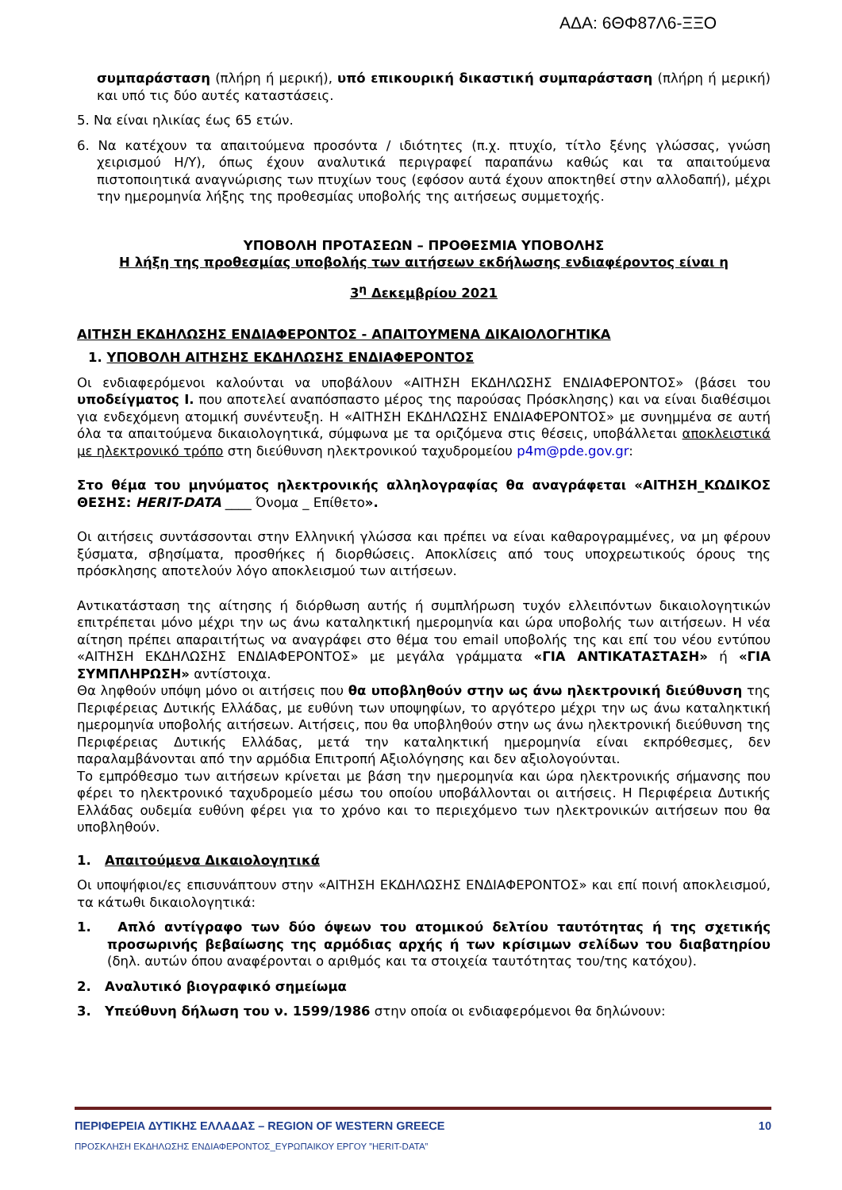ΑΔΑ: 6ΘΦ87Λ6-ΞΞΟ
συμπαράσταση (πλήρη ή μερική), υπό επικουρική δικαστική συμπαράσταση (πλήρη ή μερική) και υπό τις δύο αυτές καταστάσεις.
5. Να είναι ηλικίας έως 65 ετών.
6. Να κατέχουν τα απαιτούμενα προσόντα / ιδιότητες (π.χ. πτυχίο, τίτλο ξένης γλώσσας, γνώση χειρισμού Η/Υ), όπως έχουν αναλυτικά περιγραφεί παραπάνω καθώς και τα απαιτούμενα πιστοποιητικά αναγνώρισης των πτυχίων τους (εφόσον αυτά έχουν αποκτηθεί στην αλλοδαπή), μέχρι την ημερομηνία λήξης της προθεσμίας υποβολής της αιτήσεως συμμετοχής.
ΥΠΟΒΟΛΗ ΠΡΟΤΑΣΕΩΝ – ΠΡΟΘΕΣΜΙΑ ΥΠΟΒΟΛΗΣ
Η λήξη της προθεσμίας υποβολής των αιτήσεων εκδήλωσης ενδιαφέροντος είναι η
3<sup>η</sup> Δεκεμβρίου 2021
ΑΙΤΗΣΗ ΕΚΔΗΛΩΣΗΣ ΕΝΔΙΑΦΕΡΟΝΤΟΣ - ΑΠΑΙΤΟΥΜΕΝΑ ΔΙΚΑΙΟΛΟΓΗΤΙΚΑ
1. ΥΠΟΒΟΛΗ ΑΙΤΗΣΗΣ ΕΚΔΗΛΩΣΗΣ ΕΝΔΙΑΦΕΡΟΝΤΟΣ
Οι ενδιαφερόμενοι καλούνται να υποβάλουν «ΑΙΤΗΣΗ ΕΚΔΗΛΩΣΗΣ ΕΝΔΙΑΦΕΡΟΝΤΟΣ» (βάσει του υποδείγματος Ι. που αποτελεί αναπόσπαστο μέρος της παρούσας Πρόσκλησης) και να είναι διαθέσιμοι για ενδεχόμενη ατομική συνέντευξη. Η «ΑΙΤΗΣΗ ΕΚΔΗΛΩΣΗΣ ΕΝΔΙΑΦΕΡΟΝΤΟΣ» με συνημμένα σε αυτή όλα τα απαιτούμενα δικαιολογητικά, σύμφωνα με τα οριζόμενα στις θέσεις, υποβάλλεται αποκλειστικά με ηλεκτρονικό τρόπο στη διεύθυνση ηλεκτρονικού ταχυδρομείου p4m@pde.gov.gr:
Στο θέμα του μηνύματος ηλεκτρονικής αλληλογραφίας θα αναγράφεται «ΑΙΤΗΣΗ_ΚΩΔΙΚΟΣ ΘΕΣΗΣ: HERIT-DATA ____ Όνομα _ Επίθετο».
Οι αιτήσεις συντάσσονται στην Ελληνική γλώσσα και πρέπει να είναι καθαρογραμμένες, να μη φέρουν ξύσματα, σβησίματα, προσθήκες ή διορθώσεις. Αποκλίσεις από τους υποχρεωτικούς όρους της πρόσκλησης αποτελούν λόγο αποκλεισμού των αιτήσεων.
Αντικατάσταση της αίτησης ή διόρθωση αυτής ή συμπλήρωση τυχόν ελλειπόντων δικαιολογητικών επιτρέπεται μόνο μέχρι την ως άνω καταληκτική ημερομηνία και ώρα υποβολής των αιτήσεων. Η νέα αίτηση πρέπει απαραιτήτως να αναγράφει στο θέμα του email υποβολής της και επί του νέου εντύπου «ΑΙΤΗΣΗ ΕΚΔΗΛΩΣΗΣ ΕΝΔΙΑΦΕΡΟΝΤΟΣ» με μεγάλα γράμματα «ΓΙΑ ΑΝΤΙΚΑΤΑΣΤΑΣΗ» ή «ΓΙΑ ΣΥΜΠΛΗΡΩΣΗ» αντίστοιχα.
Θα ληφθούν υπόψη μόνο οι αιτήσεις που θα υποβληθούν στην ως άνω ηλεκτρονική διεύθυνση της Περιφέρειας Δυτικής Ελλάδας, με ευθύνη των υποψηφίων, το αργότερο μέχρι την ως άνω καταληκτική ημερομηνία υποβολής αιτήσεων. Αιτήσεις, που θα υποβληθούν στην ως άνω ηλεκτρονική διεύθυνση της Περιφέρειας Δυτικής Ελλάδας, μετά την καταληκτική ημερομηνία είναι εκπρόθεσμες, δεν παραλαμβάνονται από την αρμόδια Επιτροπή Αξιολόγησης και δεν αξιολογούνται.
Το εμπρόθεσμο των αιτήσεων κρίνεται με βάση την ημερομηνία και ώρα ηλεκτρονικής σήμανσης που φέρει το ηλεκτρονικό ταχυδρομείο μέσω του οποίου υποβάλλονται οι αιτήσεις. Η Περιφέρεια Δυτικής Ελλάδας ουδεμία ευθύνη φέρει για το χρόνο και το περιεχόμενο των ηλεκτρονικών αιτήσεων που θα υποβληθούν.
1. Απαιτούμενα Δικαιολογητικά
Οι υποψήφιοι/ες επισυνάπτουν στην «ΑΙΤΗΣΗ ΕΚΔΗΛΩΣΗΣ ΕΝΔΙΑΦΕΡΟΝΤΟΣ» και επί ποινή αποκλεισμού, τα κάτωθι δικαιολογητικά:
1. Απλό αντίγραφο των δύο όψεων του ατομικού δελτίου ταυτότητας ή της σχετικής προσωρινής βεβαίωσης της αρμόδιας αρχής ή των κρίσιμων σελίδων του διαβατηρίου (δηλ. αυτών όπου αναφέρονται ο αριθμός και τα στοιχεία ταυτότητας του/της κατόχου).
2. Αναλυτικό βιογραφικό σημείωμα
3. Υπεύθυνη δήλωση του ν. 1599/1986 στην οποία οι ενδιαφερόμενοι θα δηλώνουν:
ΠΕΡΙΦΕΡΕΙΑ ΔΥΤΙΚΗΣ ΕΛΛΑΔΑΣ – REGION OF WESTERN GREECE 10
ΠΡΟΣΚΛΗΣΗ ΕΚΔΗΛΩΣΗΣ ΕΝΔΙΑΦΕΡΟΝΤΟΣ_ΕΥΡΩΠΑΙΚΟΥ ΕΡΓΟΥ ”HERIT-DATA”